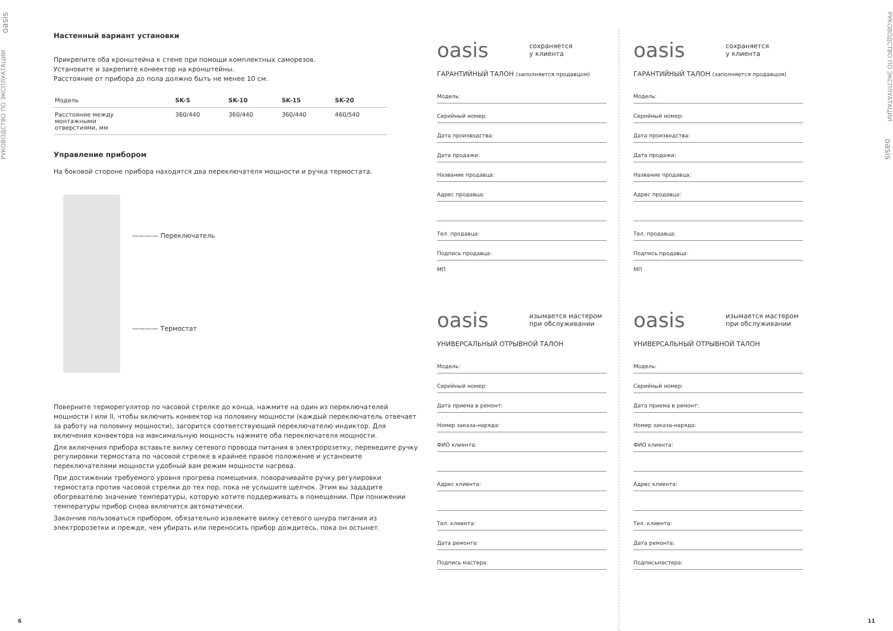РУКОВОДСТВО ПО ЭКСПЛУАТАЦИИ oasis
Настенный вариант установки
Прикрепите оба кронштейна к стене при помощи комплектных саморезов.
Установите и закрепите конвектор на кронштейны.
Расстояние от прибора до пола должно быть не менее 10 см.
| Модель | SK-5 | SK-10 | SK-15 | SK-20 |
| --- | --- | --- | --- | --- |
| Расстояние между монтажными отверстиями, мм | 360/440 | 360/440 | 360/440 | 460/540 |
Управление прибором
На боковой стороне прибора находятся два переключателя мощности и ручка термостата.
———— Переключатель
———— Термостат
Поверните терморегулятор по часовой стрелке до конца, нажмите на один из переключателей мощности I или II, чтобы включить конвектор на половину мощности (каждый переключатель отвечает за работу на половину мощности), загорится соответствующий переключателю индиктор. Для включения конвектора на максимальную мощность нажмите оба переключателя мощности.
Для включения прибора вставьте вилку сетевого провода питания в электророзетку, переведите ручку регулировки термостата по часовой стрелке в крайнее правое положение и установите переключателями мощности удобный вам режим мощности нагрева.
При достижении требуемого уровня прогрева помещения, поворачивайте ручку регулировки термостата против часовой стрелки до тех пор, пока не услышите щелчок. Этим вы зададите обогревателю значение температуры, которую хотите поддерживать в помещении. При понижении температуры прибор снова включится автоматически.
Закончив пользоваться прибором, обязательно извлеките вилку сетевого шнура питания из электророзетки и прежде, чем убирать или переносить прибор дождитесь, пока он остынет.
oasis сохраняется
у клиента
ГАРАНТИЙНЫЙ ТАЛОН (заполняется продавцом)
Модель:
Серийный номер:
Дата производства:
Дата продажи:
Название продавца:
Адрес продавца:
Тел. продавца:
Подпись продавца:
МП
oasis изымается мастером
при обслуживании
УНИВЕРСАЛЬНЫЙ ОТРЫВНОЙ ТАЛОН
Модель:
Серийный номер:
Дата приема в ремонт:
Номер заказа-наряда:
ФИО клиента:
Адрес клиента:
Тел. клиента:
Дата ремонта:
Подпись мастера:
oasis сохраняется
у клиента
ГАРАНТИЙНЫЙ ТАЛОН (заполняется продавцом)
Модель:
Серийный номер:
Дата производства:
Дата продажи:
Название продавца:
Адрес продавца:
Тел. продавца:
Подпись продавца:
МП
oasis изымается мастером
при обслуживании
УНИВЕРСАЛЬНЫЙ ОТРЫВНОЙ ТАЛОН
Модель:
Серийный номер:
Дата приема в ремонт:
Номер заказа-наряда:
ФИО клиента:
Адрес клиента:
Тел. клиента:
Дата ремонта:
Подписьмастера:
РУКОВОДСТВО ПО ЭКСПЛУАТАЦИИ oasis
6 11